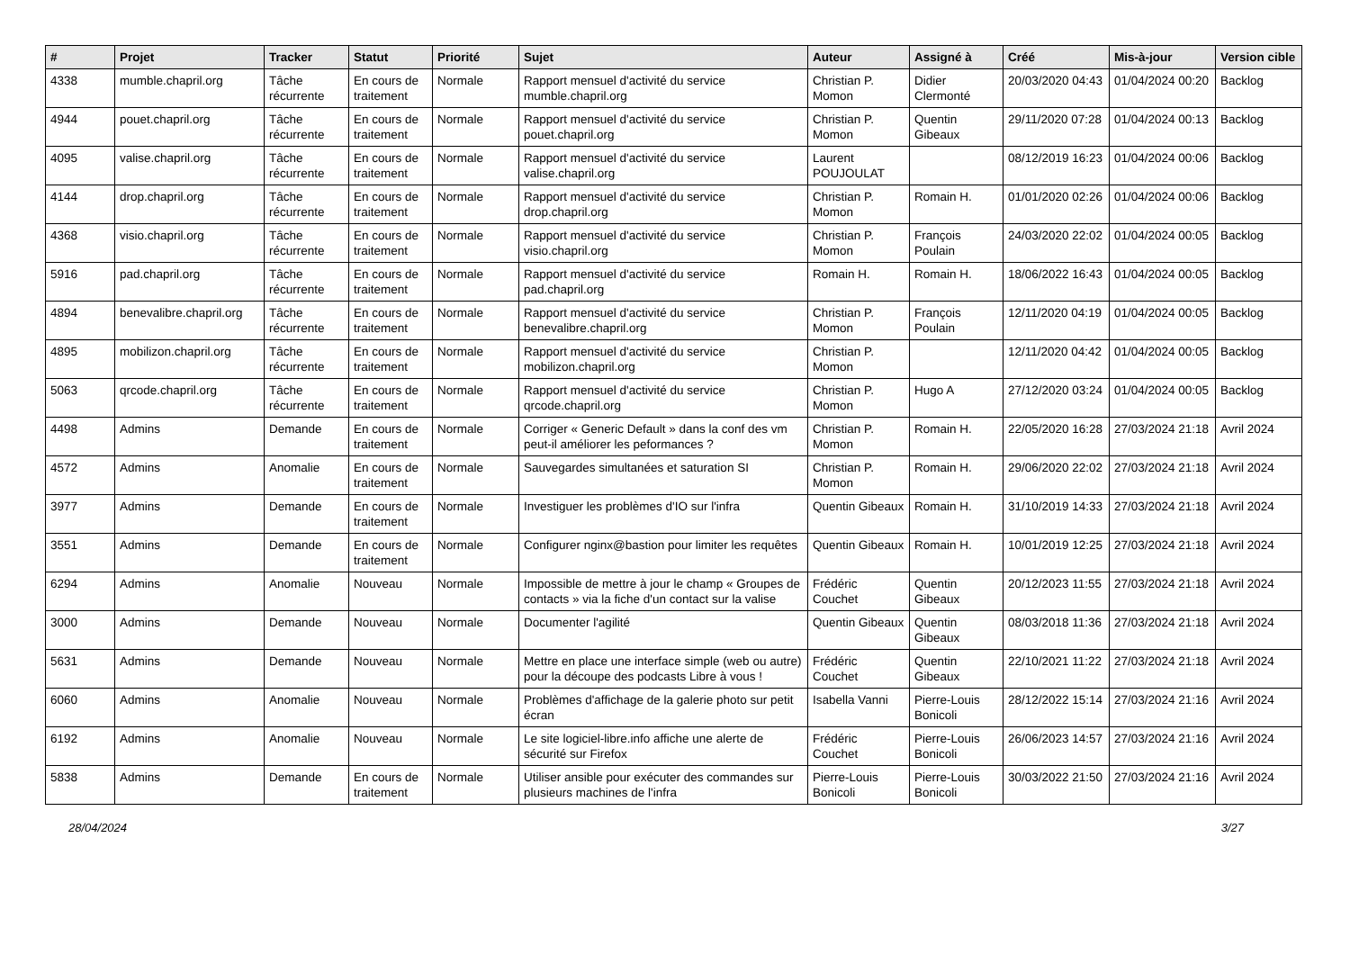| # | Projet | Tracker | Statut | Priorité | Sujet | Auteur | Assigné à | Créé | Mis-à-jour | Version cible |
| --- | --- | --- | --- | --- | --- | --- | --- | --- | --- | --- |
| 4338 | mumble.chapril.org | Tâche récurrente | En cours de traitement | Normale | Rapport mensuel d'activité du service mumble.chapril.org | Christian P. Momon | Didier Clermonté | 20/03/2020 04:43 | 01/04/2024 00:20 | Backlog |
| 4944 | pouet.chapril.org | Tâche récurrente | En cours de traitement | Normale | Rapport mensuel d'activité du service pouet.chapril.org | Christian P. Momon | Quentin Gibeaux | 29/11/2020 07:28 | 01/04/2024 00:13 | Backlog |
| 4095 | valise.chapril.org | Tâche récurrente | En cours de traitement | Normale | Rapport mensuel d'activité du service valise.chapril.org | Laurent POUJOULAT | | 08/12/2019 16:23 | 01/04/2024 00:06 | Backlog |
| 4144 | drop.chapril.org | Tâche récurrente | En cours de traitement | Normale | Rapport mensuel d'activité du service drop.chapril.org | Christian P. Momon | Romain H. | 01/01/2020 02:26 | 01/04/2024 00:06 | Backlog |
| 4368 | visio.chapril.org | Tâche récurrente | En cours de traitement | Normale | Rapport mensuel d'activité du service visio.chapril.org | Christian P. Momon | François Poulain | 24/03/2020 22:02 | 01/04/2024 00:05 | Backlog |
| 5916 | pad.chapril.org | Tâche récurrente | En cours de traitement | Normale | Rapport mensuel d'activité du service pad.chapril.org | Romain H. | Romain H. | 18/06/2022 16:43 | 01/04/2024 00:05 | Backlog |
| 4894 | benevalibre.chapril.org | Tâche récurrente | En cours de traitement | Normale | Rapport mensuel d'activité du service benevalibre.chapril.org | Christian P. Momon | François Poulain | 12/11/2020 04:19 | 01/04/2024 00:05 | Backlog |
| 4895 | mobilizon.chapril.org | Tâche récurrente | En cours de traitement | Normale | Rapport mensuel d'activité du service mobilizon.chapril.org | Christian P. Momon | | 12/11/2020 04:42 | 01/04/2024 00:05 | Backlog |
| 5063 | qrcode.chapril.org | Tâche récurrente | En cours de traitement | Normale | Rapport mensuel d'activité du service qrcode.chapril.org | Christian P. Momon | Hugo A | 27/12/2020 03:24 | 01/04/2024 00:05 | Backlog |
| 4498 | Admins | Demande | En cours de traitement | Normale | Corriger « Generic Default » dans la conf des vm peut-il améliorer les peformances ? | Christian P. Momon | Romain H. | 22/05/2020 16:28 | 27/03/2024 21:18 | Avril 2024 |
| 4572 | Admins | Anomalie | En cours de traitement | Normale | Sauvegardes simultanées et saturation SI | Christian P. Momon | Romain H. | 29/06/2020 22:02 | 27/03/2024 21:18 | Avril 2024 |
| 3977 | Admins | Demande | En cours de traitement | Normale | Investiguer les problèmes d'IO sur l'infra | Quentin Gibeaux | Romain H. | 31/10/2019 14:33 | 27/03/2024 21:18 | Avril 2024 |
| 3551 | Admins | Demande | En cours de traitement | Normale | Configurer nginx@bastion pour limiter les requêtes | Quentin Gibeaux | Romain H. | 10/01/2019 12:25 | 27/03/2024 21:18 | Avril 2024 |
| 6294 | Admins | Anomalie | Nouveau | Normale | Impossible de mettre à jour le champ « Groupes de contacts » via la fiche d'un contact sur la valise | Frédéric Couchet | Quentin Gibeaux | 20/12/2023 11:55 | 27/03/2024 21:18 | Avril 2024 |
| 3000 | Admins | Demande | Nouveau | Normale | Documenter l'agilité | Quentin Gibeaux | Quentin Gibeaux | 08/03/2018 11:36 | 27/03/2024 21:18 | Avril 2024 |
| 5631 | Admins | Demande | Nouveau | Normale | Mettre en place une interface simple (web ou autre) pour la découpe des podcasts Libre à vous ! | Frédéric Couchet | Quentin Gibeaux | 22/10/2021 11:22 | 27/03/2024 21:18 | Avril 2024 |
| 6060 | Admins | Anomalie | Nouveau | Normale | Problèmes d'affichage de la galerie photo sur petit écran | Isabella Vanni | Pierre-Louis Bonicoli | 28/12/2022 15:14 | 27/03/2024 21:16 | Avril 2024 |
| 6192 | Admins | Anomalie | Nouveau | Normale | Le site logiciel-libre.info affiche une alerte de sécurité sur Firefox | Frédéric Couchet | Pierre-Louis Bonicoli | 26/06/2023 14:57 | 27/03/2024 21:16 | Avril 2024 |
| 5838 | Admins | Demande | En cours de traitement | Normale | Utiliser ansible pour exécuter des commandes sur plusieurs machines de l'infra | Pierre-Louis Bonicoli | Pierre-Louis Bonicoli | 30/03/2022 21:50 | 27/03/2024 21:16 | Avril 2024 |
28/04/2024 3/27